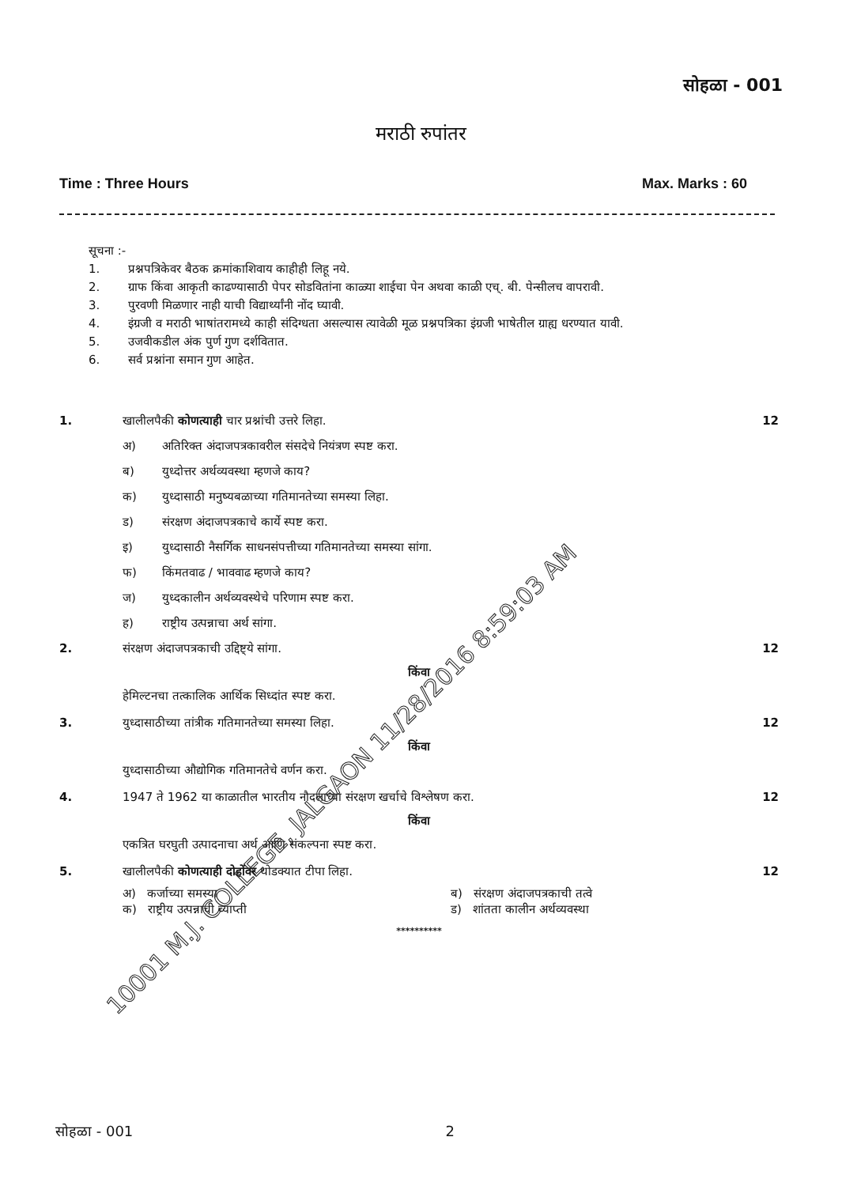सोहळा - 001
मराठी रुपांतर
Time : Three Hours Max. Marks : 60
सूचना :-
1. प्रश्नपत्रिकेवर बैठक क्रमांकाशिवाय काहीही लिहू नये.
2. ग्राफ किंवा आकृती काढण्यासाठी पेपर सोडवितांना काळ्या शाईचा पेन अथवा काळी एच्. बी. पेन्सीलच वापरावी.
3. पुरवणी मिळणार नाही याची विद्यार्थ्यांनी नोंद घ्यावी.
4. इंग्रजी व मराठी भाषांतरामध्ये काही संदिग्धता असल्यास त्यावेळी मूळ प्रश्नपत्रिका इंग्रजी भाषेतील ग्राह्य धरण्यात यावी.
5. उजवीकडील अंक पुर्ण गुण दर्शवितात.
6. सर्व प्रश्नांना समान गुण आहेत.
1. खालीलपैकी कोणत्याही चार प्रश्नांची उत्तरे लिहा.
12
अ) अतिरिक्त अंदाजपत्रकावरील संसदेचे नियंत्रण स्पष्ट करा.
ब) युध्दोत्तर अर्थव्यवस्था म्हणजे काय?
क) युध्दासाठी मनुष्यबळाच्या गतिमानतेच्या समस्या लिहा.
ड) संरक्षण अंदाजपत्रकाचे कार्ये स्पष्ट करा.
इ) युध्दासाठी नैसर्गिक साधनसंपत्तीच्या गतिमानतेच्या समस्या सांगा.
फ) किंमतवाढ / भाववाढ म्हणजे काय?
ज) युध्दकालीन अर्थव्यवस्थेचे परिणाम स्पष्ट करा.
ह) राष्ट्रीय उत्पन्नाचा अर्थ सांगा.
2. संरक्षण अंदाजपत्रकाची उद्दिष्ट्ये सांगा.
12
किंवा
हेमिल्टनचा तत्कालिक आर्थिक सिध्दांत स्पष्ट करा.
3. युध्दासाठीच्या तांत्रीक गतिमानतेच्या समस्या लिहा.
12
किंवा
युध्दासाठीच्या औद्योगिक गतिमानतेचे वर्णन करा.
4. 1947 ते 1962 या काळातील भारतीय नौदलाच्या संरक्षण खर्चाचे विश्लेषण करा.
12
किंवा
एकत्रित घरघुती उत्पादनाचा अर्थ आणि संकल्पना स्पष्ट करा.
5. खालीलपैकी कोणत्याही दोहोंवर थोडक्यात टीपा लिहा.
12
अ) कर्जाच्या समस्या ब) संरक्षण अंदाजपत्रकाची तत्वे
क) राष्ट्रीय उत्पन्नाची व्याप्ती ड) शांतता कालीन अर्थव्यवस्था
**********
सोहळा - 001 2
10001 M.J. COLLEGE, JALGAON 11/28/2016 8:59:03 AM